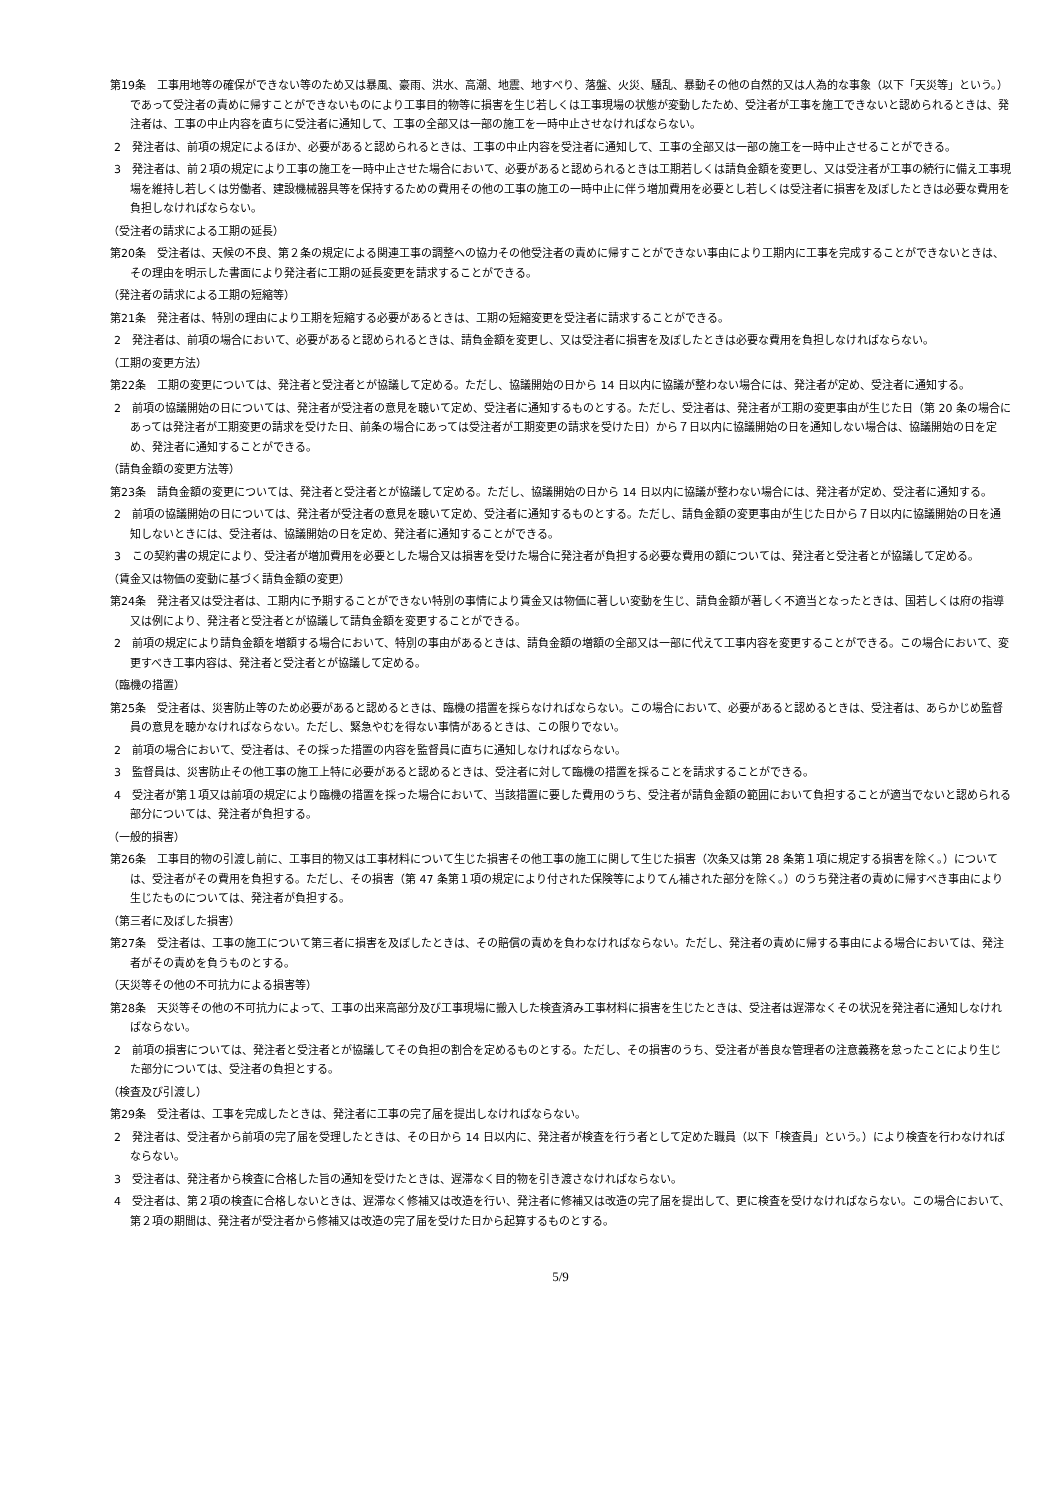第19条　工事用地等の確保ができない等のため又は暴風、豪雨、洪水、高潮、地震、地すべり、落盤、火災、騒乱、暴動その他の自然的又は人為的な事象（以下「天災等」という。）であって受注者の責めに帰すことができないものにより工事目的物等に損害を生じ若しくは工事現場の状態が変動したため、受注者が工事を施工できないと認められるときは、発注者は、工事の中止内容を直ちに受注者に通知して、工事の全部又は一部の施工を一時中止させなければならない。
2　発注者は、前項の規定によるほか、必要があると認められるときは、工事の中止内容を受注者に通知して、工事の全部又は一部の施工を一時中止させることができる。
3　発注者は、前２項の規定により工事の施工を一時中止させた場合において、必要があると認められるときは工期若しくは請負金額を変更し、又は受注者が工事の続行に備え工事現場を維持し若しくは労働者、建設機械器具等を保持するための費用その他の工事の施工の一時中止に伴う増加費用を必要とし若しくは受注者に損害を及ぼしたときは必要な費用を負担しなければならない。
（受注者の請求による工期の延長）
第20条　受注者は、天候の不良、第２条の規定による関連工事の調整への協力その他受注者の責めに帰すことができない事由により工期内に工事を完成することができないときは、その理由を明示した書面により発注者に工期の延長変更を請求することができる。
（発注者の請求による工期の短縮等）
第21条　発注者は、特別の理由により工期を短縮する必要があるときは、工期の短縮変更を受注者に請求することができる。
2　発注者は、前項の場合において、必要があると認められるときは、請負金額を変更し、又は受注者に損害を及ぼしたときは必要な費用を負担しなければならない。
（工期の変更方法）
第22条　工期の変更については、発注者と受注者とが協議して定める。ただし、協議開始の日から 14 日以内に協議が整わない場合には、発注者が定め、受注者に通知する。
2　前項の協議開始の日については、発注者が受注者の意見を聴いて定め、受注者に通知するものとする。ただし、受注者は、発注者が工期の変更事由が生じた日（第 20 条の場合にあっては発注者が工期変更の請求を受けた日、前条の場合にあっては受注者が工期変更の請求を受けた日）から７日以内に協議開始の日を通知しない場合は、協議開始の日を定め、発注者に通知することができる。
（請負金額の変更方法等）
第23条　請負金額の変更については、発注者と受注者とが協議して定める。ただし、協議開始の日から 14 日以内に協議が整わない場合には、発注者が定め、受注者に通知する。
2　前項の協議開始の日については、発注者が受注者の意見を聴いて定め、受注者に通知するものとする。ただし、請負金額の変更事由が生じた日から７日以内に協議開始の日を通知しないときには、受注者は、協議開始の日を定め、発注者に通知することができる。
3　この契約書の規定により、受注者が増加費用を必要とした場合又は損害を受けた場合に発注者が負担する必要な費用の額については、発注者と受注者とが協議して定める。
（賃金又は物価の変動に基づく請負金額の変更）
第24条　発注者又は受注者は、工期内に予期することができない特別の事情により賃金又は物価に著しい変動を生じ、請負金額が著しく不適当となったときは、国若しくは府の指導又は例により、発注者と受注者とが協議して請負金額を変更することができる。
2　前項の規定により請負金額を増額する場合において、特別の事由があるときは、請負金額の増額の全部又は一部に代えて工事内容を変更することができる。この場合において、変更すべき工事内容は、発注者と受注者とが協議して定める。
（臨機の措置）
第25条　受注者は、災害防止等のため必要があると認めるときは、臨機の措置を採らなければならない。この場合において、必要があると認めるときは、受注者は、あらかじめ監督員の意見を聴かなければならない。ただし、緊急やむを得ない事情があるときは、この限りでない。
2　前項の場合において、受注者は、その採った措置の内容を監督員に直ちに通知しなければならない。
3　監督員は、災害防止その他工事の施工上特に必要があると認めるときは、受注者に対して臨機の措置を採ることを請求することができる。
4　受注者が第１項又は前項の規定により臨機の措置を採った場合において、当該措置に要した費用のうち、受注者が請負金額の範囲において負担することが適当でないと認められる部分については、発注者が負担する。
（一般的損害）
第26条　工事目的物の引渡し前に、工事目的物又は工事材料について生じた損害その他工事の施工に関して生じた損害（次条又は第 28 条第１項に規定する損害を除く。）については、受注者がその費用を負担する。ただし、その損害（第 47 条第１項の規定により付された保険等によりてん補された部分を除く。）のうち発注者の責めに帰すべき事由により生じたものについては、発注者が負担する。
（第三者に及ぼした損害）
第27条　受注者は、工事の施工について第三者に損害を及ぼしたときは、その賠償の責めを負わなければならない。ただし、発注者の責めに帰する事由による場合においては、発注者がその責めを負うものとする。
（天災等その他の不可抗力による損害等）
第28条　天災等その他の不可抗力によって、工事の出来高部分及び工事現場に搬入した検査済み工事材料に損害を生じたときは、受注者は遅滞なくその状況を発注者に通知しなければならない。
2　前項の損害については、発注者と受注者とが協議してその負担の割合を定めるものとする。ただし、その損害のうち、受注者が善良な管理者の注意義務を怠ったことにより生じた部分については、受注者の負担とする。
（検査及び引渡し）
第29条　受注者は、工事を完成したときは、発注者に工事の完了届を提出しなければならない。
2　発注者は、受注者から前項の完了届を受理したときは、その日から 14 日以内に、発注者が検査を行う者として定めた職員（以下「検査員」という。）により検査を行わなければならない。
3　受注者は、発注者から検査に合格した旨の通知を受けたときは、遅滞なく目的物を引き渡さなければならない。
4　受注者は、第２項の検査に合格しないときは、遅滞なく修補又は改造を行い、発注者に修補又は改造の完了届を提出して、更に検査を受けなければならない。この場合において、第２項の期間は、発注者が受注者から修補又は改造の完了届を受けた日から起算するものとする。
5/9